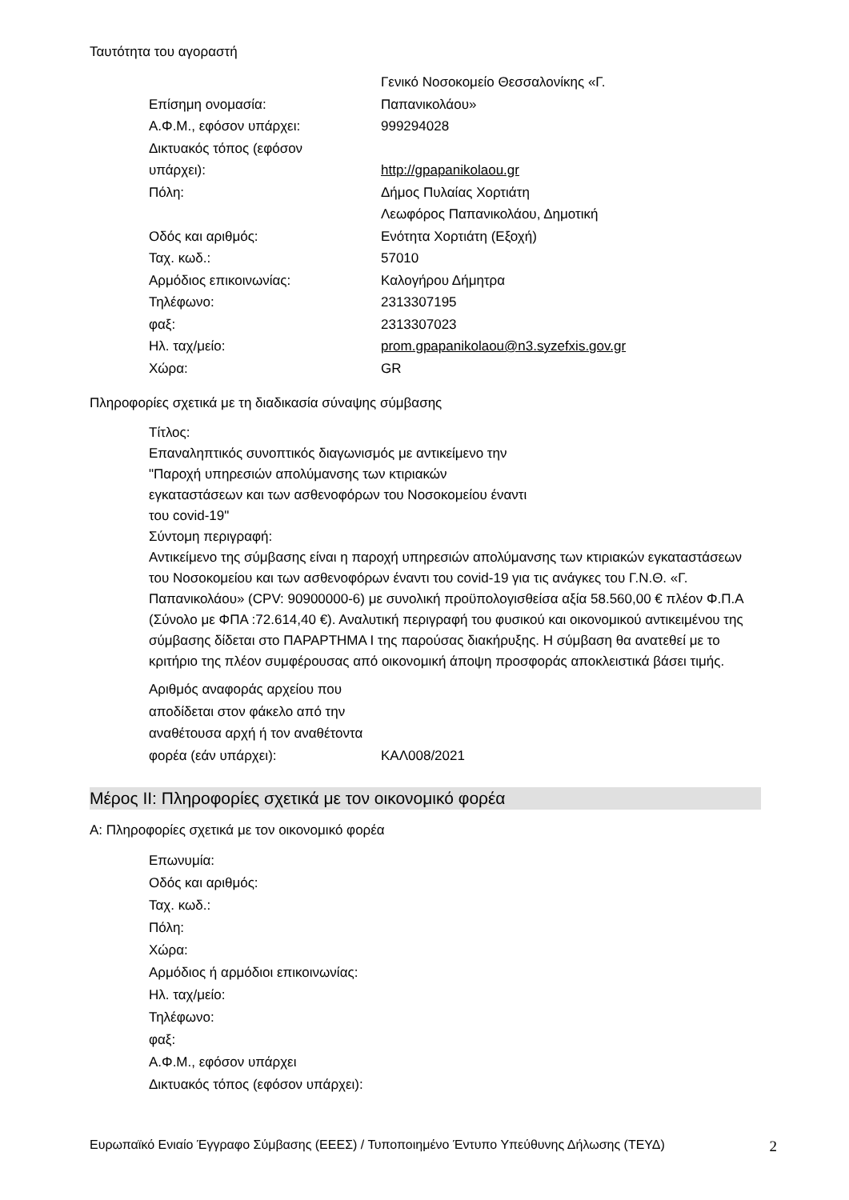Ταυτότητα του αγοραστή
Επίσημη ονομασία:
Γενικό Νοσοκομείο Θεσσαλονίκης «Γ.
Παπανικολάου»
Α.Φ.Μ., εφόσον υπάρχει:
999294028
Δικτυακός τόπος (εφόσον
υπάρχει):
http://gpapanikolaou.gr
Πόλη:
Δήμος Πυλαίας Χορτιάτη
Οδός και αριθμός:
Λεωφόρος Παπανικολάου, Δημοτική
Ενότητα Χορτιάτη (Εξοχή)
Ταχ. κωδ.:
57010
Αρμόδιος επικοινωνίας:
Καλογήρου Δήμητρα
Τηλέφωνο:
2313307195
φαξ:
2313307023
Ηλ. ταχ/μείο:
prom.gpapanikolaou@n3.syzefxis.gov.gr
Χώρα:
GR
Πληροφορίες σχετικά με τη διαδικασία σύναψης σύμβασης
Τίτλος:
Επαναληπτικός συνοπτικός διαγωνισμός με αντικείμενο την "Παροχή υπηρεσιών απολύμανσης των κτιριακών εγκαταστάσεων και των ασθενοφόρων του Νοσοκομείου έναντι του covid-19"
Σύντομη περιγραφή:
Αντικείμενο της σύμβασης είναι η παροχή υπηρεσιών απολύμανσης των κτιριακών εγκαταστάσεων του Νοσοκομείου και των ασθενοφόρων έναντι του covid-19 για τις ανάγκες του Γ.Ν.Θ. «Γ. Παπανικολάου» (CPV: 90900000-6) με συνολική προϋπολογισθείσα αξία 58.560,00 € πλέον Φ.Π.Α (Σύνολο με ΦΠΑ :72.614,40 €). Αναλυτική περιγραφή του φυσικού και οικονομικού αντικειμένου της σύμβασης δίδεται στο ΠΑΡΑΡΤΗΜΑ Ι της παρούσας διακήρυξης. Η σύμβαση θα ανατεθεί με το κριτήριο της πλέον συμφέρουσας από οικονομική άποψη προσφοράς αποκλειστικά βάσει τιμής.
Αριθμός αναφοράς αρχείου που αποδίδεται στον φάκελο από την αναθέτουσα αρχή ή τον αναθέτοντα φορέα (εάν υπάρχει):
ΚΑΛ008/2021
Μέρος ΙΙ: Πληροφορίες σχετικά με τον οικονομικό φορέα
Α: Πληροφορίες σχετικά με τον οικονομικό φορέα
Επωνυμία:
Οδός και αριθμός:
Ταχ. κωδ.:
Πόλη:
Χώρα:
Αρμόδιος ή αρμόδιοι επικοινωνίας:
Ηλ. ταχ/μείο:
Τηλέφωνο:
φαξ:
Α.Φ.Μ., εφόσον υπάρχει
Δικτυακός τόπος (εφόσον υπάρχει):
Ευρωπαϊκό Ενιαίο Έγγραφο Σύμβασης (ΕΕΕΣ) / Τυποποιημένο Έντυπο Υπεύθυνης Δήλωσης (ΤΕΥΔ) 2